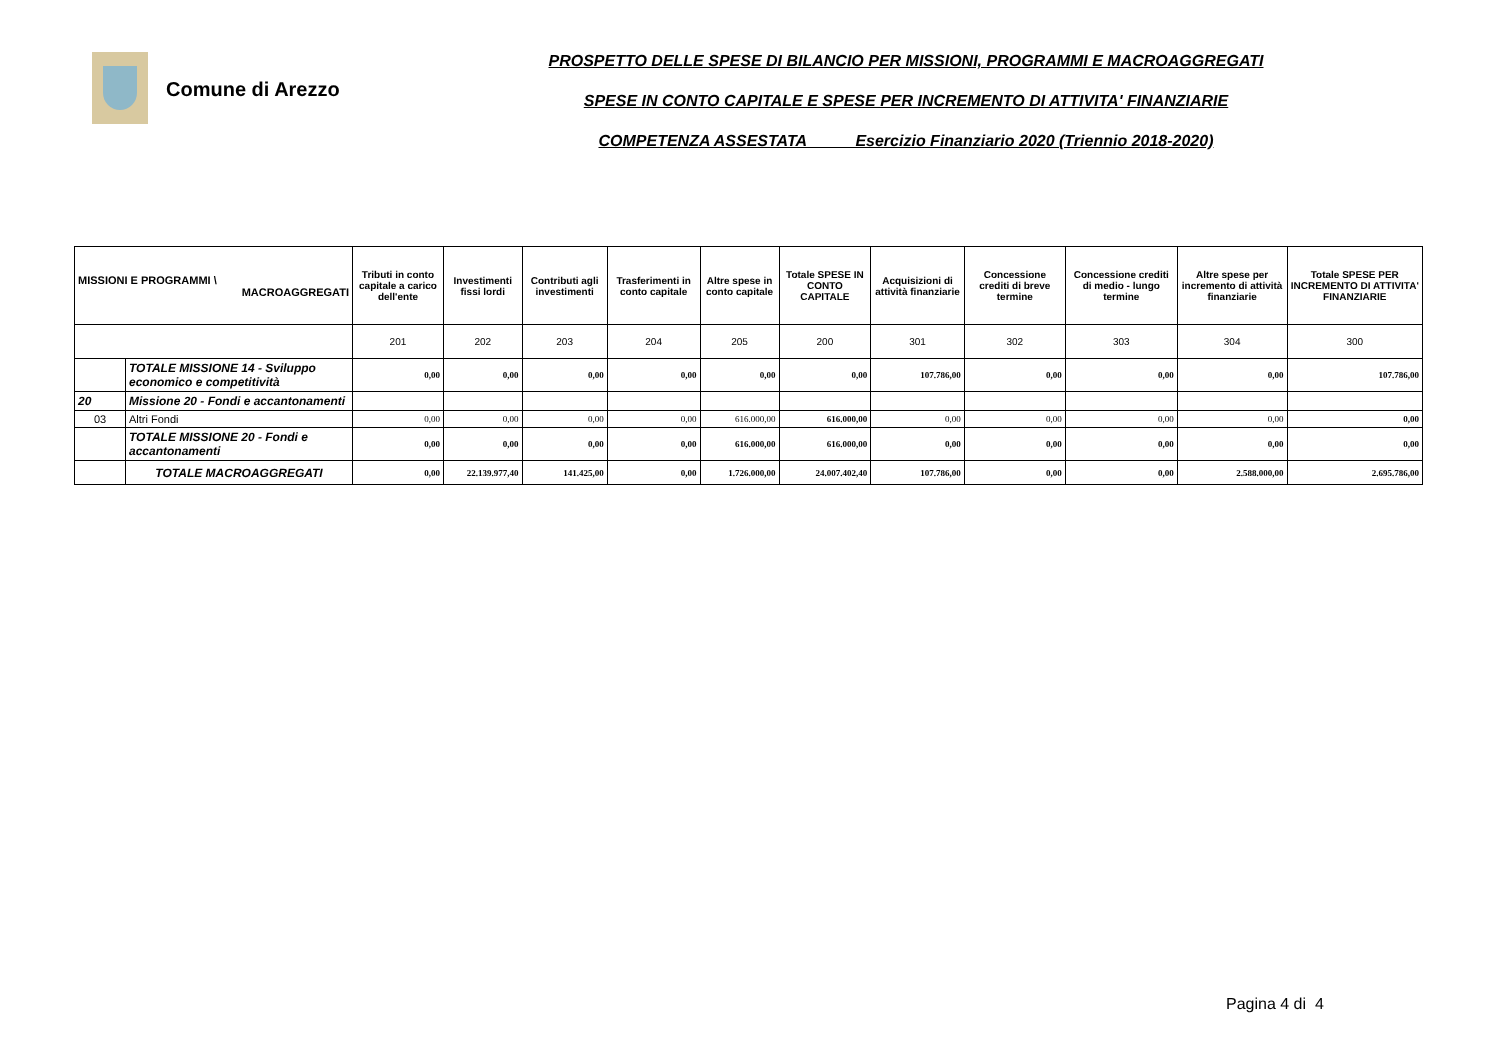Comune di Arezzo
PROSPETTO DELLE SPESE DI BILANCIO PER MISSIONI, PROGRAMMI E MACROAGGREGATI
SPESE IN CONTO CAPITALE E SPESE PER INCREMENTO DI ATTIVITA' FINANZIARIE
COMPETENZA ASSESTATA Esercizio Finanziario 2020 (Triennio 2018-2020)
| MISSIONI E PROGRAMMI \ MACROAGGREGATI | | Tributi in conto capitale a carico dell'ente | Investimenti fissi lordi | Contributi agli investimenti | Trasferimenti in conto capitale | Altre spese in conto capitale | Totale SPESE IN CONTO CAPITALE | Acquisizioni di attività finanziarie | Concessione crediti di breve termine | Concessione crediti di medio - lungo termine | Altre spese per incremento di attività finanziarie | Totale SPESE PER INCREMENTO DI ATTIVITA' FINANZIARIE |
| --- | --- | --- | --- | --- | --- | --- | --- | --- | --- | --- | --- | --- |
| | | 201 | 202 | 203 | 204 | 205 | 200 | 301 | 302 | 303 | 304 | 300 |
| | TOTALE MISSIONE 14 - Sviluppo economico e competitività | 0,00 | 0,00 | 0,00 | 0,00 | 0,00 | 0,00 | 107.786,00 | 0,00 | 0,00 | 0,00 | 107.786,00 |
| 20 | Missione 20 - Fondi e accantonamenti | | | | | | | | | | | |
| 03 | Altri Fondi | 0,00 | 0,00 | 0,00 | 0,00 | 616.000,00 | 616.000,00 | 0,00 | 0,00 | 0,00 | 0,00 | 0,00 |
| | TOTALE MISSIONE 20 - Fondi e accantonamenti | 0,00 | 0,00 | 0,00 | 0,00 | 616.000,00 | 616.000,00 | 0,00 | 0,00 | 0,00 | 0,00 | 0,00 |
| | TOTALE MACROAGGREGATI | 0,00 | 22.139.977,40 | 141.425,00 | 0,00 | 1.726.000,00 | 24.007.402,40 | 107.786,00 | 0,00 | 0,00 | 2.588.000,00 | 2.695.786,00 |
Pagina 4 di 4